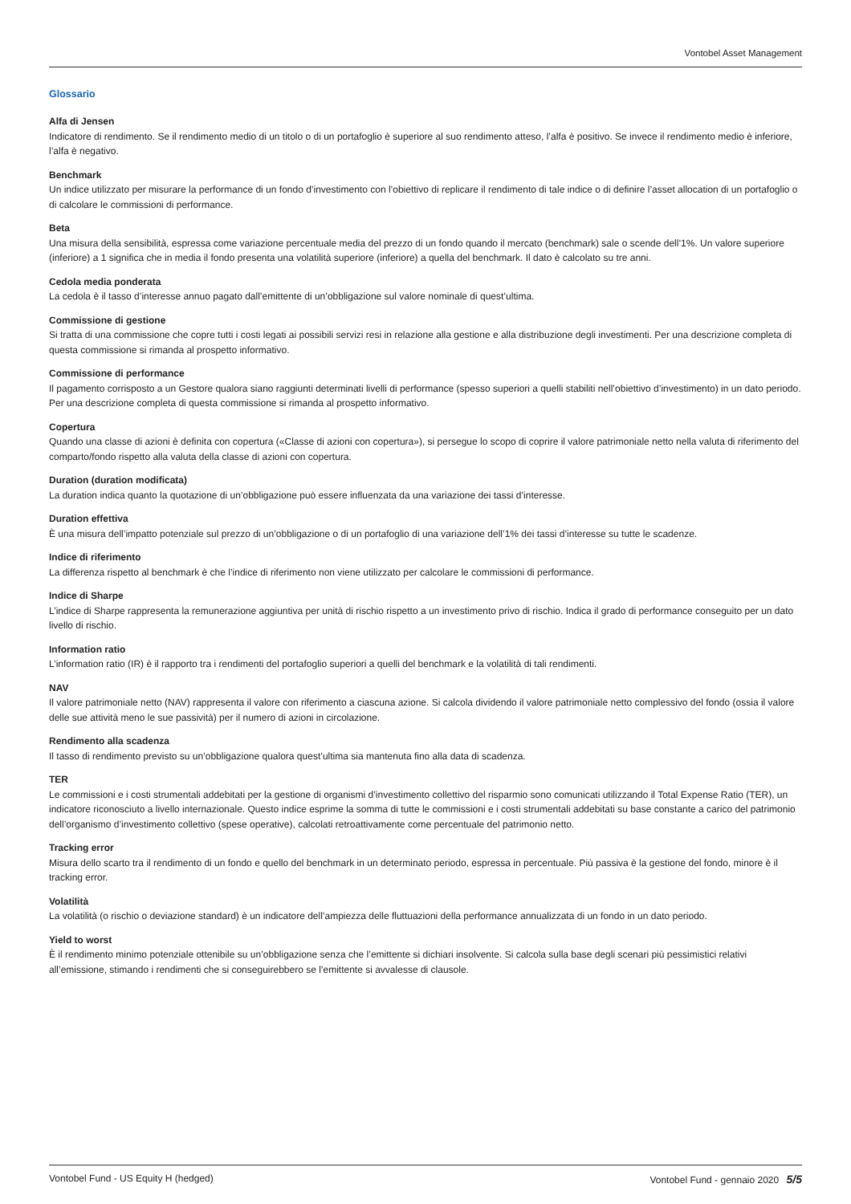Vontobel Asset Management
Glossario
Alfa di Jensen
Indicatore di rendimento. Se il rendimento medio di un titolo o di un portafoglio è superiore al suo rendimento atteso, l’alfa è positivo. Se invece il rendimento medio è inferiore, l’alfa è negativo.
Benchmark
Un indice utilizzato per misurare la performance di un fondo d’investimento con l’obiettivo di replicare il rendimento di tale indice o di definire l’asset allocation di un portafoglio o di calcolare le commissioni di performance.
Beta
Una misura della sensibilità, espressa come variazione percentuale media del prezzo di un fondo quando il mercato (benchmark) sale o scende dell’1%. Un valore superiore (inferiore) a 1 significa che in media il fondo presenta una volatilità superiore (inferiore) a quella del benchmark. Il dato è calcolato su tre anni.
Cedola media ponderata
La cedola è il tasso d’interesse annuo pagato dall’emittente di un’obbligazione sul valore nominale di quest’ultima.
Commissione di gestione
Si tratta di una commissione che copre tutti i costi legati ai possibili servizi resi in relazione alla gestione e alla distribuzione degli investimenti. Per una descrizione completa di questa commissione si rimanda al prospetto informativo.
Commissione di performance
Il pagamento corrisposto a un Gestore qualora siano raggiunti determinati livelli di performance (spesso superiori a quelli stabiliti nell’obiettivo d’investimento) in un dato periodo. Per una descrizione completa di questa commissione si rimanda al prospetto informativo.
Copertura
Quando una classe di azioni è definita con copertura («Classe di azioni con copertura»), si persegue lo scopo di coprire il valore patrimoniale netto nella valuta di riferimento del comparto/fondo rispetto alla valuta della classe di azioni con copertura.
Duration (duration modificata)
La duration indica quanto la quotazione di un’obbligazione può essere influenzata da una variazione dei tassi d’interesse.
Duration effettiva
È una misura dell’impatto potenziale sul prezzo di un’obbligazione o di un portafoglio di una variazione dell’1% dei tassi d’interesse su tutte le scadenze.
Indice di riferimento
La differenza rispetto al benchmark è che l’indice di riferimento non viene utilizzato per calcolare le commissioni di performance.
Indice di Sharpe
L’indice di Sharpe rappresenta la remunerazione aggiuntiva per unità di rischio rispetto a un investimento privo di rischio. Indica il grado di performance conseguito per un dato livello di rischio.
Information ratio
L’information ratio (IR) è il rapporto tra i rendimenti del portafoglio superiori a quelli del benchmark e la volatilità di tali rendimenti.
NAV
Il valore patrimoniale netto (NAV) rappresenta il valore con riferimento a ciascuna azione. Si calcola dividendo il valore patrimoniale netto complessivo del fondo (ossia il valore delle sue attività meno le sue passività) per il numero di azioni in circolazione.
Rendimento alla scadenza
Il tasso di rendimento previsto su un’obbligazione qualora quest’ultima sia mantenuta fino alla data di scadenza.
TER
Le commissioni e i costi strumentali addebitati per la gestione di organismi d’investimento collettivo del risparmio sono comunicati utilizzando il Total Expense Ratio (TER), un indicatore riconosciuto a livello internazionale. Questo indice esprime la somma di tutte le commissioni e i costi strumentali addebitati su base constante a carico del patrimonio dell’organismo d’investimento collettivo (spese operative), calcolati retroattivamente come percentuale del patrimonio netto.
Tracking error
Misura dello scarto tra il rendimento di un fondo e quello del benchmark in un determinato periodo, espressa in percentuale. Più passiva è la gestione del fondo, minore è il tracking error.
Volatilità
La volatilità (o rischio o deviazione standard) è un indicatore dell’ampiezza delle fluttuazioni della performance annualizzata di un fondo in un dato periodo.
Yield to worst
È il rendimento minimo potenziale ottenibile su un’obbligazione senza che l’emittente si dichiari insolvente. Si calcola sulla base degli scenari più pessimistici relativi all’emissione, stimando i rendimenti che si conseguirebbero se l’emittente si avvalesse di clausole.
Vontobel Fund - US Equity H (hedged) Vontobel Fund - gennaio 2020 5/5